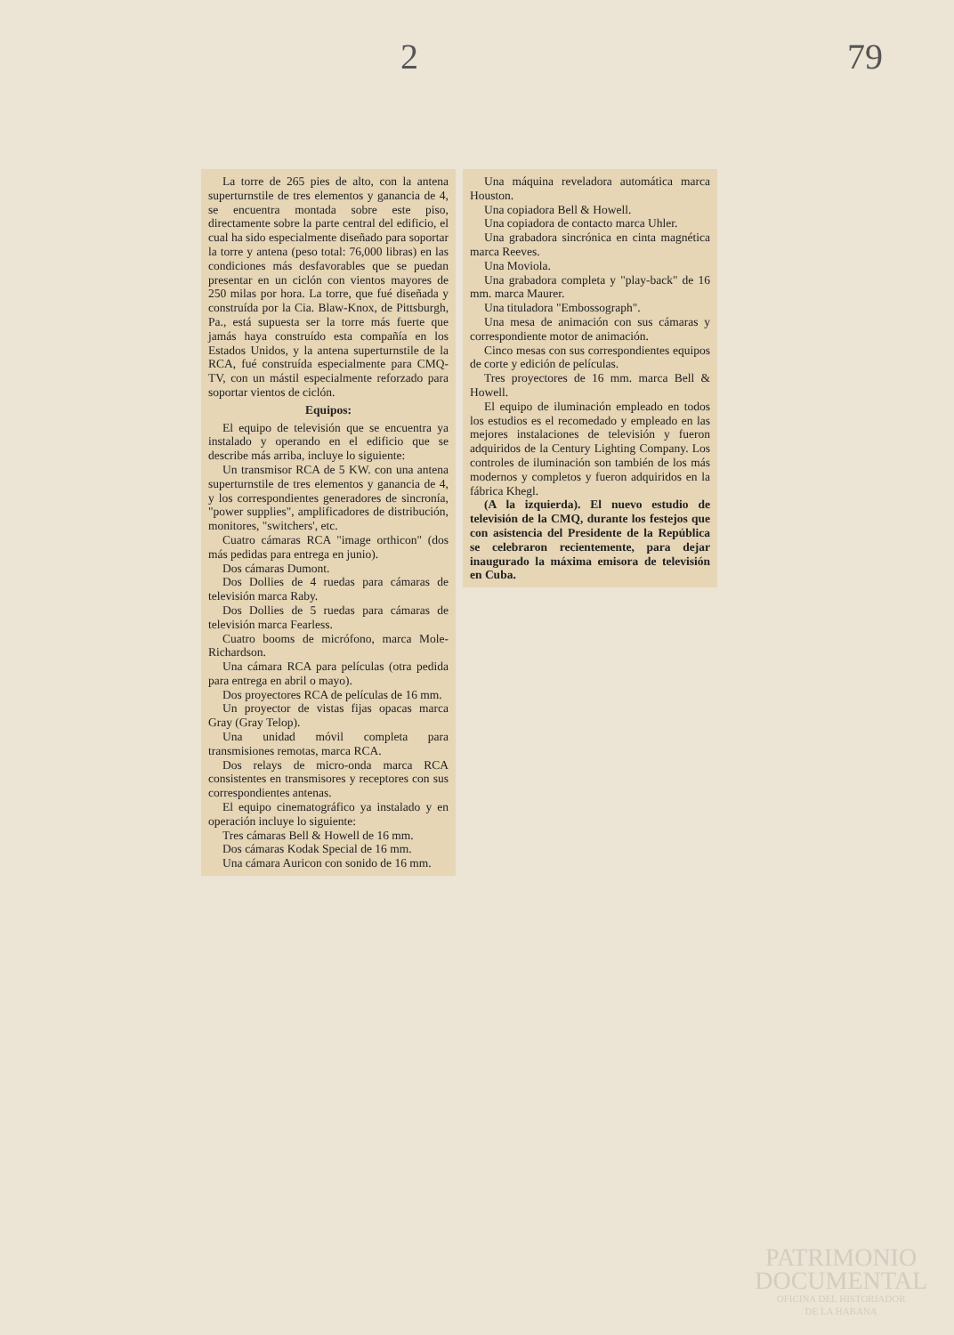2 79
La torre de 265 pies de alto, con la antena superturnstile de tres elementos y ganancia de 4, se encuentra montada sobre este piso, directamente sobre la parte central del edificio, el cual ha sido especialmente diseñado para soportar la torre y antena (peso total: 76,000 libras) en las condiciones más desfavorables que se puedan presentar en un ciclón con vientos mayores de 250 milas por hora. La torre, que fué diseñada y construída por la Cia. Blaw-Knox, de Pittsburgh, Pa., está supuesta ser la torre más fuerte que jamás haya construído esta compañía en los Estados Unidos, y la antena superturnstile de la RCA, fué construída especialmente para CMQ-TV, con un mástil especialmente reforzado para soportar vientos de ciclón.
Equipos:
El equipo de televisión que se encuentra ya instalado y operando en el edificio que se describe más arriba, incluye lo siguiente:
Un transmisor RCA de 5 KW. con una antena superturnstile de tres elementos y ganancia de 4, y los correspondientes generadores de sincronía, "power supplies", amplificadores de distribución, monitores, "switchers', etc.
Cuatro cámaras RCA "image orthicon" (dos más pedidas para entrega en junio).
Dos cámaras Dumont.
Dos Dollies de 4 ruedas para cámaras de televisión marca Raby.
Dos Dollies de 5 ruedas para cámaras de televisión marca Fearless.
Cuatro booms de micrófono, marca Mole-Richardson.
Una cámara RCA para películas (otra pedida para entrega en abril o mayo).
Dos proyectores RCA de películas de 16 mm.
Un proyector de vistas fijas opacas marca Gray (Gray Telop).
Una unidad móvil completa para transmisiones remotas, marca RCA.
Dos relays de micro-onda marca RCA consistentes en transmisores y receptores con sus correspondientes antenas.
El equipo cinematográfico ya instalado y en operación incluye lo siguiente:
Tres cámaras Bell & Howell de 16 mm.
Dos cámaras Kodak Special de 16 mm.
Una cámara Auricon con sonido de 16 mm.
Una máquina reveladora automática marca Houston.
Una copiadora Bell & Howell.
Una copiadora de contacto marca Uhler.
Una grabadora sincrónica en cinta magnética marca Reeves.
Una Moviola.
Una grabadora completa y "play-back" de 16 mm. marca Maurer.
Una tituladora "Embossograph".
Una mesa de animación con sus cámaras y correspondiente motor de animación.
Cinco mesas con sus correspondientes equipos de corte y edición de películas.
Tres proyectores de 16 mm. marca Bell & Howell.
El equipo de iluminación empleado en todos los estudios es el recomedado y empleado en las mejores instalaciones de televisión y fueron adquiridos de la Century Lighting Company. Los controles de iluminación son también de los más modernos y completos y fueron adquiridos en la fábrica Khegl.
(A la izquierda). El nuevo estudio de televisión de la CMQ, durante los festejos que con asistencia del Presidente de la República se celebraron recientemente, para dejar inaugurado la máxima emisora de televisión en Cuba.
PATRIMONIO
DOCUMENTAL
OFICINA DEL HISTORIADOR
DE LA HABANA